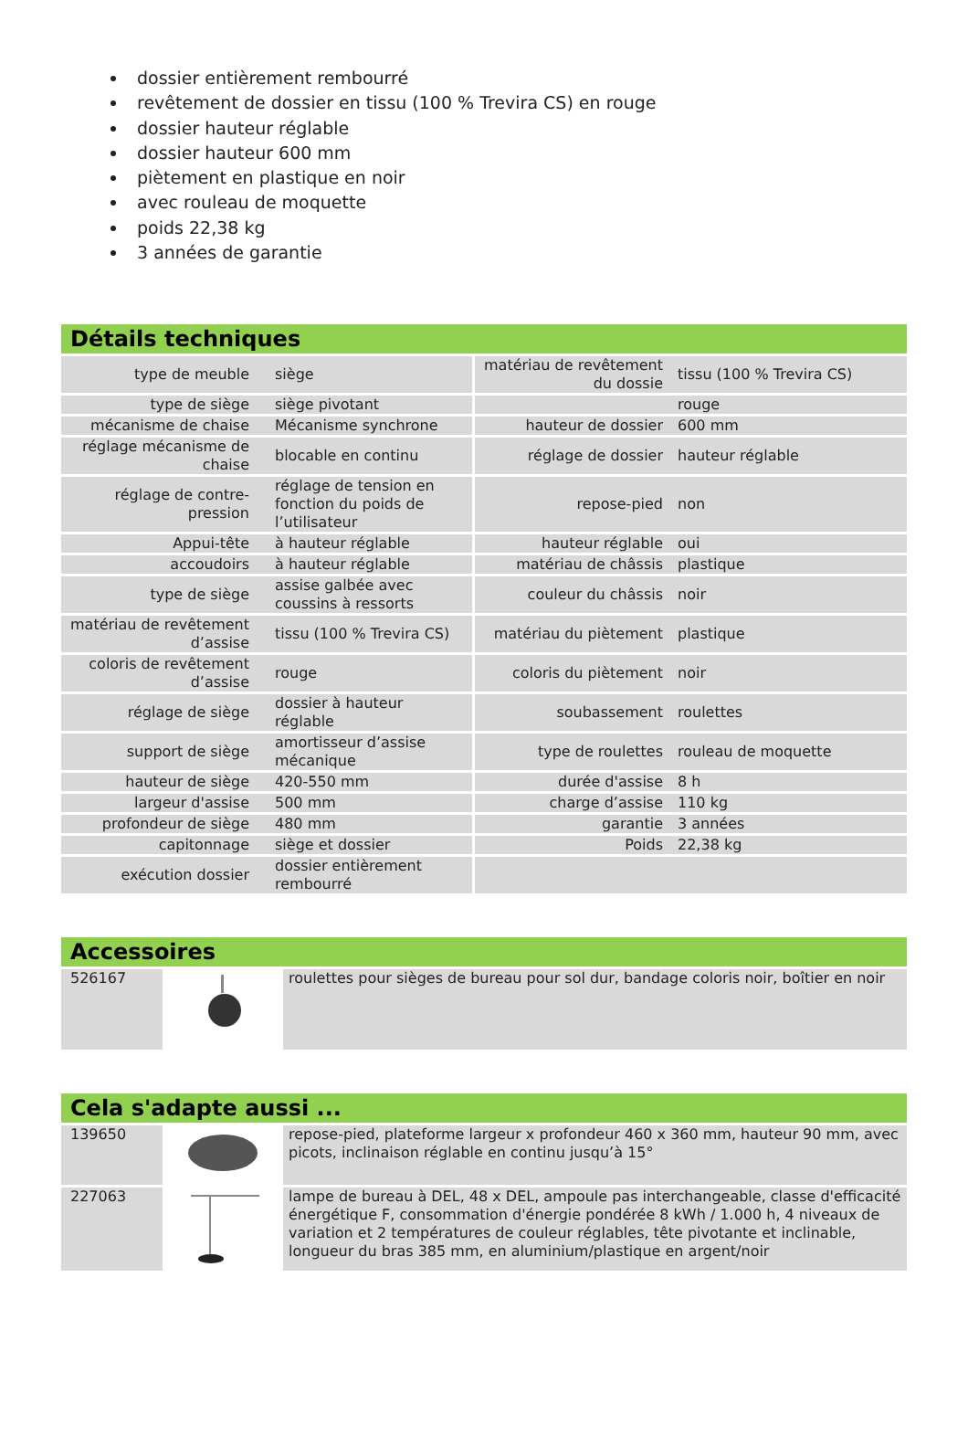dossier entièrement rembourré
revêtement de dossier en tissu (100 % Trevira CS) en rouge
dossier hauteur réglable
dossier hauteur 600 mm
piètement en plastique en noir
avec rouleau de moquette
poids 22,38 kg
3 années de garantie
Détails techniques
| type de meuble | siège | matériau de revêtement du dossie | tissu (100 % Trevira CS) |
| type de siège | siège pivotant | | rouge |
| mécanisme de chaise | Mécanisme synchrone | hauteur de dossier | 600 mm |
| réglage mécanisme de chaise | blocable en continu | réglage de dossier | hauteur réglable |
| réglage de contre-pression | réglage de tension en fonction du poids de l’utilisateur | repose-pied | non |
| Appui-tête | à hauteur réglable | hauteur réglable | oui |
| accoudoirs | à hauteur réglable | matériau de châssis | plastique |
| type de siège | assise galbée avec coussins à ressorts | couleur du châssis | noir |
| matériau de revêtement d’assise | tissu (100 % Trevira CS) | matériau du piètement | plastique |
| coloris de revêtement d’assise | rouge | coloris du piètement | noir |
| réglage de siège | dossier à hauteur réglable | soubassement | roulettes |
| support de siège | amortisseur d’assise mécanique | type de roulettes | rouleau de moquette |
| hauteur de siège | 420-550 mm | durée d'assise | 8 h |
| largeur d'assise | 500 mm | charge d’assise | 110 kg |
| profondeur de siège | 480 mm | garantie | 3 années |
| capitonnage | siège et dossier | Poids | 22,38 kg |
| exécution dossier | dossier entièrement rembourré | | |
Accessoires
| 526167 | | roulettes pour sièges de bureau pour sol dur, bandage coloris noir, boîtier en noir |
Cela s'adapte aussi ...
| 139650 | | repose-pied, plateforme largeur x profondeur 460 x 360 mm, hauteur 90 mm, avec picots, inclinaison réglable en continu jusqu’à 15° |
| 227063 | | lampe de bureau à DEL, 48 x DEL, ampoule pas interchangeable, classe d'efficacité énergétique F, consommation d'énergie pondérée 8 kWh / 1.000 h, 4 niveaux de variation et 2 températures de couleur réglables, tête pivotante et inclinable, longueur du bras 385 mm, en aluminium/plastique en argent/noir |